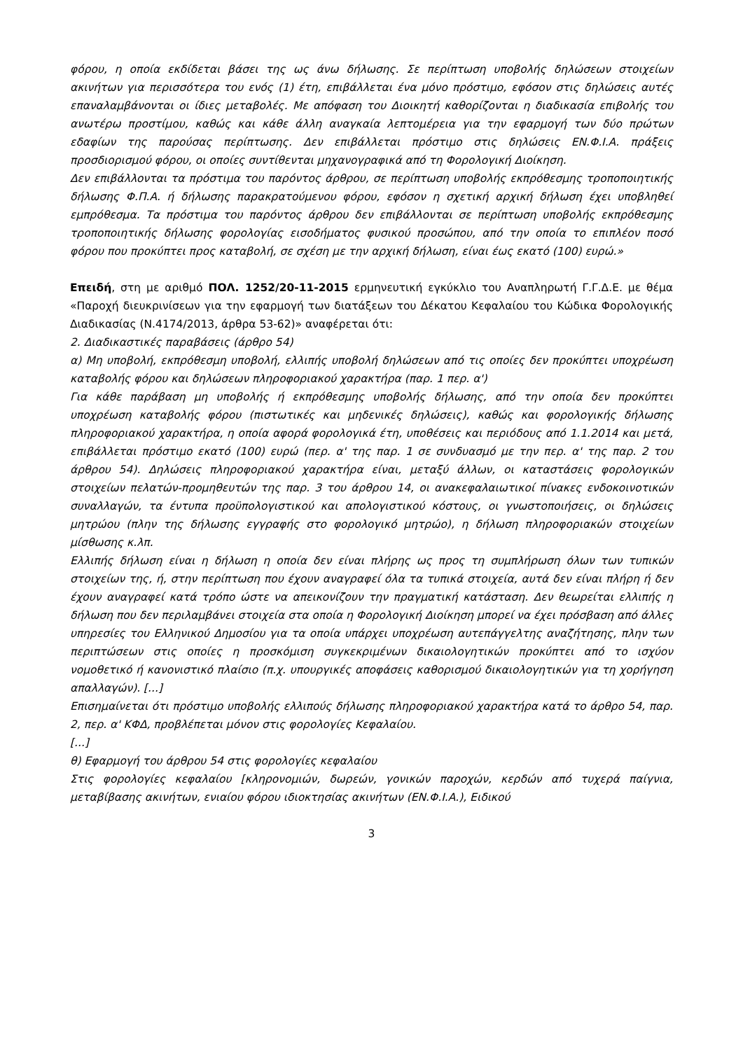φόρου, η οποία εκδίδεται βάσει της ως άνω δήλωσης. Σε περίπτωση υποβολής δηλώσεων στοιχείων ακινήτων για περισσότερα του ενός (1) έτη, επιβάλλεται ένα μόνο πρόστιμο, εφόσον στις δηλώσεις αυτές επαναλαμβάνονται οι ίδιες μεταβολές. Με απόφαση του Διοικητή καθορίζονται η διαδικασία επιβολής του ανωτέρω προστίμου, καθώς και κάθε άλλη αναγκαία λεπτομέρεια για την εφαρμογή των δύο πρώτων εδαφίων της παρούσας περίπτωσης. Δεν επιβάλλεται πρόστιμο στις δηλώσεις ΕΝ.Φ.Ι.Α. πράξεις προσδιορισμού φόρου, οι οποίες συντίθενται μηχανογραφικά από τη Φορολογική Διοίκηση.
Δεν επιβάλλονται τα πρόστιμα του παρόντος άρθρου, σε περίπτωση υποβολής εκπρόθεσμης τροποποιητικής δήλωσης Φ.Π.Α. ή δήλωσης παρακρατούμενου φόρου, εφόσον η σχετική αρχική δήλωση έχει υποβληθεί εμπρόθεσμα. Τα πρόστιμα του παρόντος άρθρου δεν επιβάλλονται σε περίπτωση υποβολής εκπρόθεσμης τροποποιητικής δήλωσης φορολογίας εισοδήματος φυσικού προσώπου, από την οποία το επιπλέον ποσό φόρου που προκύπτει προς καταβολή, σε σχέση με την αρχική δήλωση, είναι έως εκατό (100) ευρώ.»
Επειδή, στη με αριθμό ΠΟΛ. 1252/20-11-2015 ερμηνευτική εγκύκλιο του Αναπληρωτή Γ.Γ.Δ.Ε. με θέμα «Παροχή διευκρινίσεων για την εφαρμογή των διατάξεων του Δέκατου Κεφαλαίου του Κώδικα Φορολογικής Διαδικασίας (Ν.4174/2013, άρθρα 53-62)» αναφέρεται ότι:
2. Διαδικαστικές παραβάσεις (άρθρο 54)
α) Μη υποβολή, εκπρόθεσμη υποβολή, ελλιπής υποβολή δηλώσεων από τις οποίες δεν προκύπτει υποχρέωση καταβολής φόρου και δηλώσεων πληροφοριακού χαρακτήρα (παρ. 1 περ. α')
Για κάθε παράβαση μη υποβολής ή εκπρόθεσμης υποβολής δήλωσης, από την οποία δεν προκύπτει υποχρέωση καταβολής φόρου (πιστωτικές και μηδενικές δηλώσεις), καθώς και φορολογικής δήλωσης πληροφοριακού χαρακτήρα, η οποία αφορά φορολογικά έτη, υποθέσεις και περιόδους από 1.1.2014 και μετά, επιβάλλεται πρόστιμο εκατό (100) ευρώ (περ. α' της παρ. 1 σε συνδυασμό με την περ. α' της παρ. 2 του άρθρου 54). Δηλώσεις πληροφοριακού χαρακτήρα είναι, μεταξύ άλλων, οι καταστάσεις φορολογικών στοιχείων πελατών-προμηθευτών της παρ. 3 του άρθρου 14, οι ανακεφαλαιωτικοί πίνακες ενδοκοινοτικών συναλλαγών, τα έντυπα προϋπολογιστικού και απολογιστικού κόστους, οι γνωστοποιήσεις, οι δηλώσεις μητρώου (πλην της δήλωσης εγγραφής στο φορολογικό μητρώο), η δήλωση πληροφοριακών στοιχείων μίσθωσης κ.λπ.
Ελλιπής δήλωση είναι η δήλωση η οποία δεν είναι πλήρης ως προς τη συμπλήρωση όλων των τυπικών στοιχείων της, ή, στην περίπτωση που έχουν αναγραφεί όλα τα τυπικά στοιχεία, αυτά δεν είναι πλήρη ή δεν έχουν αναγραφεί κατά τρόπο ώστε να απεικονίζουν την πραγματική κατάσταση. Δεν θεωρείται ελλιπής η δήλωση που δεν περιλαμβάνει στοιχεία στα οποία η Φορολογική Διοίκηση μπορεί να έχει πρόσβαση από άλλες υπηρεσίες του Ελληνικού Δημοσίου για τα οποία υπάρχει υποχρέωση αυτεπάγγελτης αναζήτησης, πλην των περιπτώσεων στις οποίες η προσκόμιση συγκεκριμένων δικαιολογητικών προκύπτει από το ισχύον νομοθετικό ή κανονιστικό πλαίσιο (π.χ. υπουργικές αποφάσεις καθορισμού δικαιολογητικών για τη χορήγηση απαλλαγών). [...]
Επισημαίνεται ότι πρόστιμο υποβολής ελλιπούς δήλωσης πληροφοριακού χαρακτήρα κατά το άρθρο 54, παρ. 2, περ. α' ΚΦΔ, προβλέπεται μόνον στις φορολογίες Κεφαλαίου.
[...]
θ) Εφαρμογή του άρθρου 54 στις φορολογίες κεφαλαίου
Στις φορολογίες κεφαλαίου [κληρονομιών, δωρεών, γονικών παροχών, κερδών από τυχερά παίγνια, μεταβίβασης ακινήτων, ενιαίου φόρου ιδιοκτησίας ακινήτων (ΕΝ.Φ.Ι.Α.), Ειδικού
3